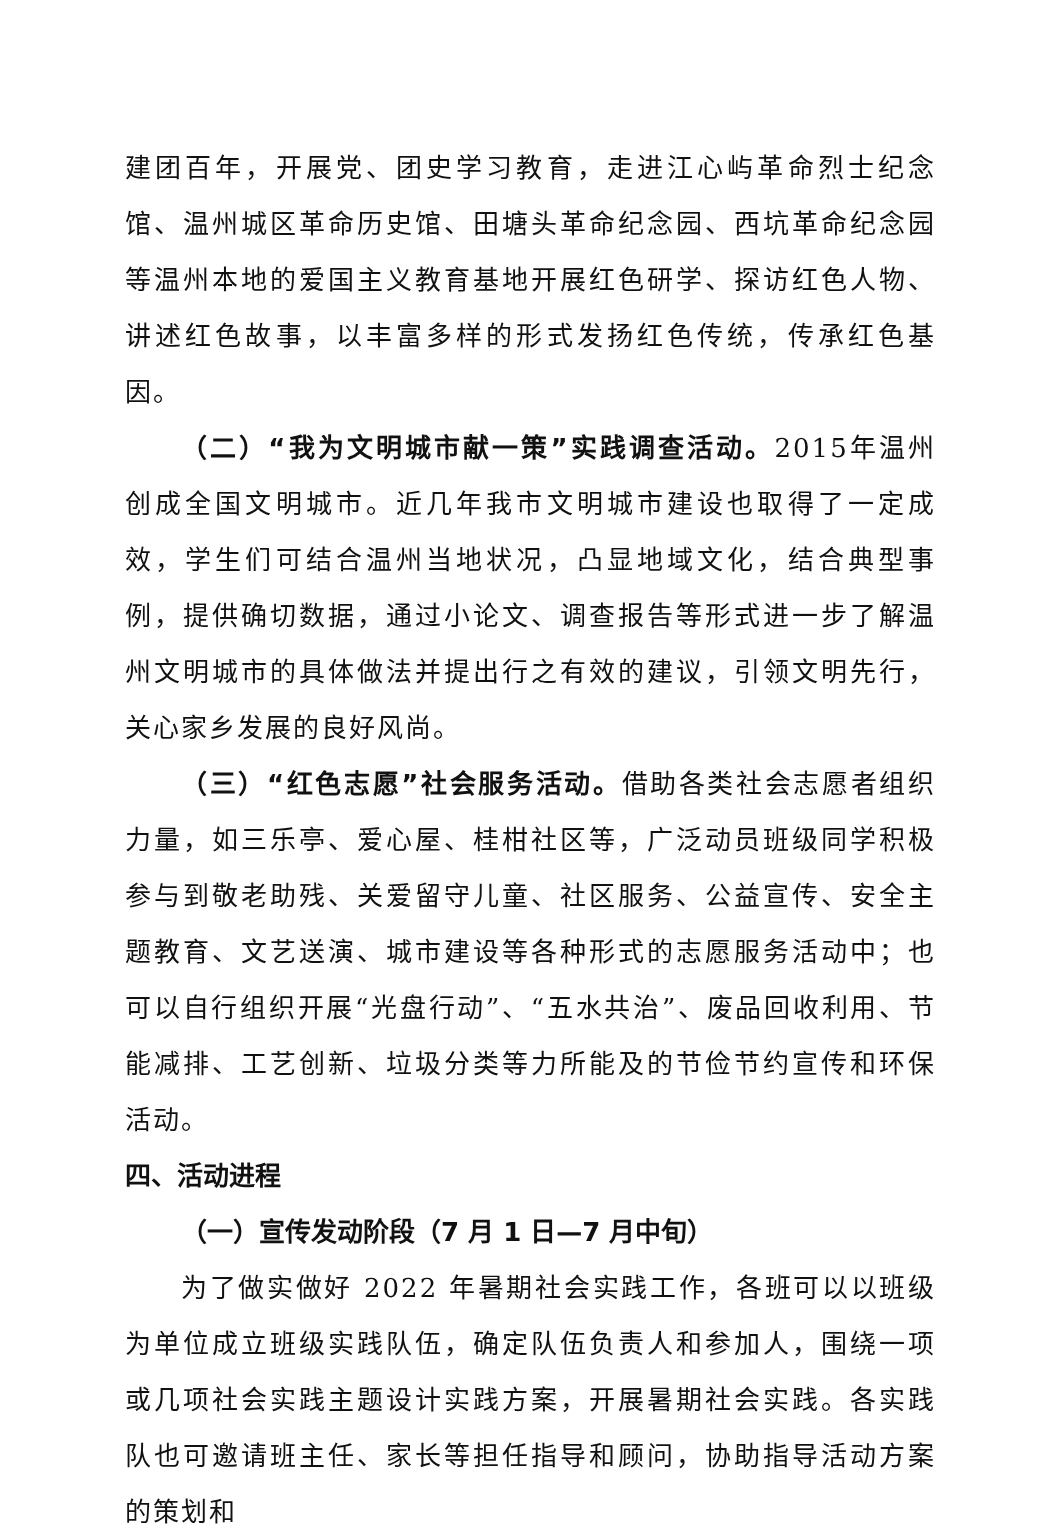建团百年，开展党、团史学习教育，走进江心屿革命烈士纪念馆、温州城区革命历史馆、田塘头革命纪念园、西坑革命纪念园等温州本地的爱国主义教育基地开展红色研学、探访红色人物、讲述红色故事，以丰富多样的形式发扬红色传统，传承红色基因。
（二）“我为文明城市献一策”实践调查活动。2015年温州创成全国文明城市。近几年我市文明城市建设也取得了一定成效，学生们可结合温州当地状况，凸显地域文化，结合典型事例，提供确切数据，通过小论文、调查报告等形式进一步了解温州文明城市的具体做法并提出行之有效的建议，引领文明先行，关心家乡发展的良好风尚。
（三）“红色志愿”社会服务活动。借助各类社会志愿者组织力量，如三乐亭、爱心屋、桂柑社区等，广泛动员班级同学积极参与到敬老助残、关爱留守儿童、社区服务、公益宣传、安全主题教育、文艺送演、城市建设等各种形式的志愿服务活动中；也可以自行组织开展“光盘行动”、“五水共治”、废品回收利用、节能减排、工艺创新、垃圾分类等力所能及的节俭节约宣传和环保活动。
四、活动进程
（一）宣传发动阶段（7 月 1 日—7 月中旬）
为了做实做好 2022 年暑期社会实践工作，各班可以以班级为单位成立班级实践队伍，确定队伍负责人和参加人，围绕一项或几项社会实践主题设计实践方案，开展暑期社会实践。各实践队也可邀请班主任、家长等担任指导和顾问，协助指导活动方案的策划和